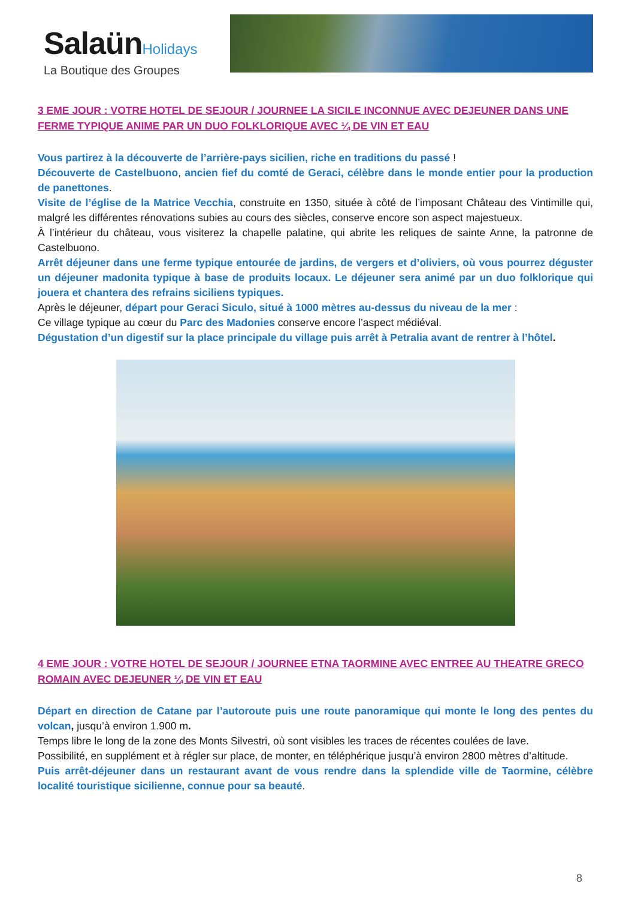Salaün Holidays
La Boutique des Groupes
3 EME JOUR : VOTRE HOTEL DE SEJOUR / JOURNEE LA SICILE INCONNUE AVEC DEJEUNER DANS UNE FERME TYPIQUE ANIME PAR UN DUO FOLKLORIQUE AVEC ¼ DE VIN ET EAU
Vous partirez à la découverte de l’arrière-pays sicilien, riche en traditions du passé !
Découverte de Castelbuono, ancien fief du comté de Geraci, célèbre dans le monde entier pour la production de panettones.
Visite de l’église de la Matrice Vecchia, construite en 1350, située à côté de l’imposant Château des Vintimille qui, malgré les différentes rénovations subies au cours des siècles, conserve encore son aspect majestueux.
À l’intérieur du château, vous visiterez la chapelle palatine, qui abrite les reliques de sainte Anne, la patronne de Castelbuono.
Arrêt déjeuner dans une ferme typique entourée de jardins, de vergers et d’oliviers, où vous pourrez déguster un déjeuner madonita typique à base de produits locaux. Le déjeuner sera animé par un duo folklorique qui jouera et chantera des refrains siciliens typiques.
Après le déjeuner, départ pour Geraci Siculo, situé à 1000 mètres au-dessus du niveau de la mer :
Ce village typique au cœur du Parc des Madonies conserve encore l’aspect médiéval.
Dégustation d’un digestif sur la place principale du village puis arrêt à Petralia avant de rentrer à l’hôtel.
4 EME JOUR : VOTRE HOTEL DE SEJOUR / JOURNEE ETNA TAORMINE AVEC ENTREE AU THEATRE GRECO ROMAIN AVEC DEJEUNER ¼ DE VIN ET EAU
Départ en direction de Catane par l’autoroute puis une route panoramique qui monte le long des pentes du volcan, jusqu’à environ 1.900 m.
Temps libre le long de la zone des Monts Silvestri, où sont visibles les traces de récentes coulées de lave.
Possibilité, en supplément et à régler sur place, de monter, en téléphérique jusqu’à environ 2800 mètres d’altitude.
Puis arrêt-déjeuner dans un restaurant avant de vous rendre dans la splendide ville de Taormine, célèbre localité touristique sicilienne, connue pour sa beauté.
8